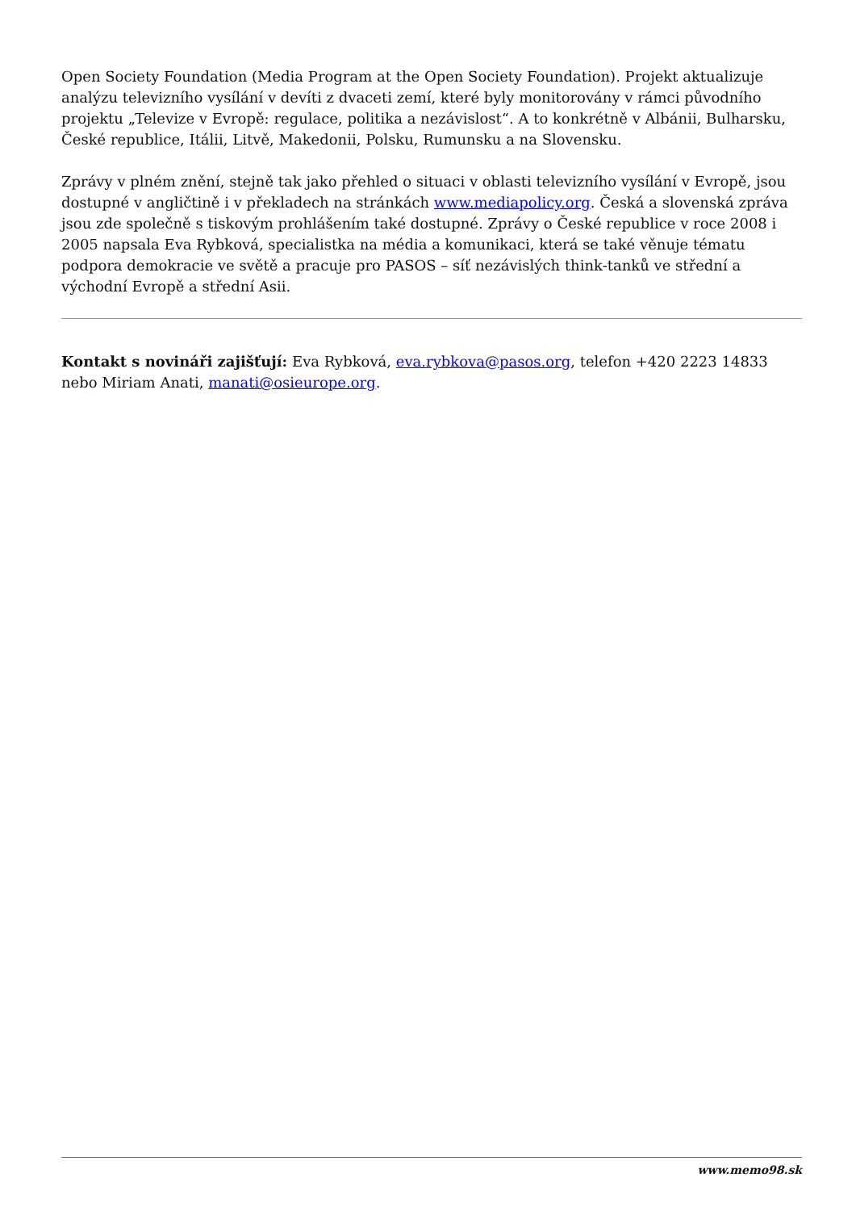Open Society Foundation (Media Program at the Open Society Foundation). Projekt aktualizuje analýzu televizního vysílání v devíti z dvaceti zemí, které byly monitorovány v rámci původního projektu „Televize v Evropě: regulace, politika a nezávislost“. A to konkrétně v Albánii, Bulharsku, České republice, Itálii, Litvě, Makedonii, Polsku, Rumunsku a na Slovensku.
Zprávy v plném znění, stejně tak jako přehled o situaci v oblasti televizního vysílání v Evropě, jsou dostupné v angličtině i v překladech na stránkách www.mediapolicy.org. Česká a slovenská zpráva jsou zde společně s tiskovým prohlášením také dostupné. Zprávy o České republice v roce 2008 i 2005 napsala Eva Rybková, specialistka na média a komunikaci, která se také věnuje tématu podpora demokracie ve světě a pracuje pro PASOS – síť nezávislých think-tanků ve střední a východní Evropě a střední Asii.
Kontakt s novináři zajišťují: Eva Rybková, eva.rybkova@pasos.org, telefon +420 2223 14833 nebo Miriam Anati, manati@osieurope.org.
www.memo98.sk